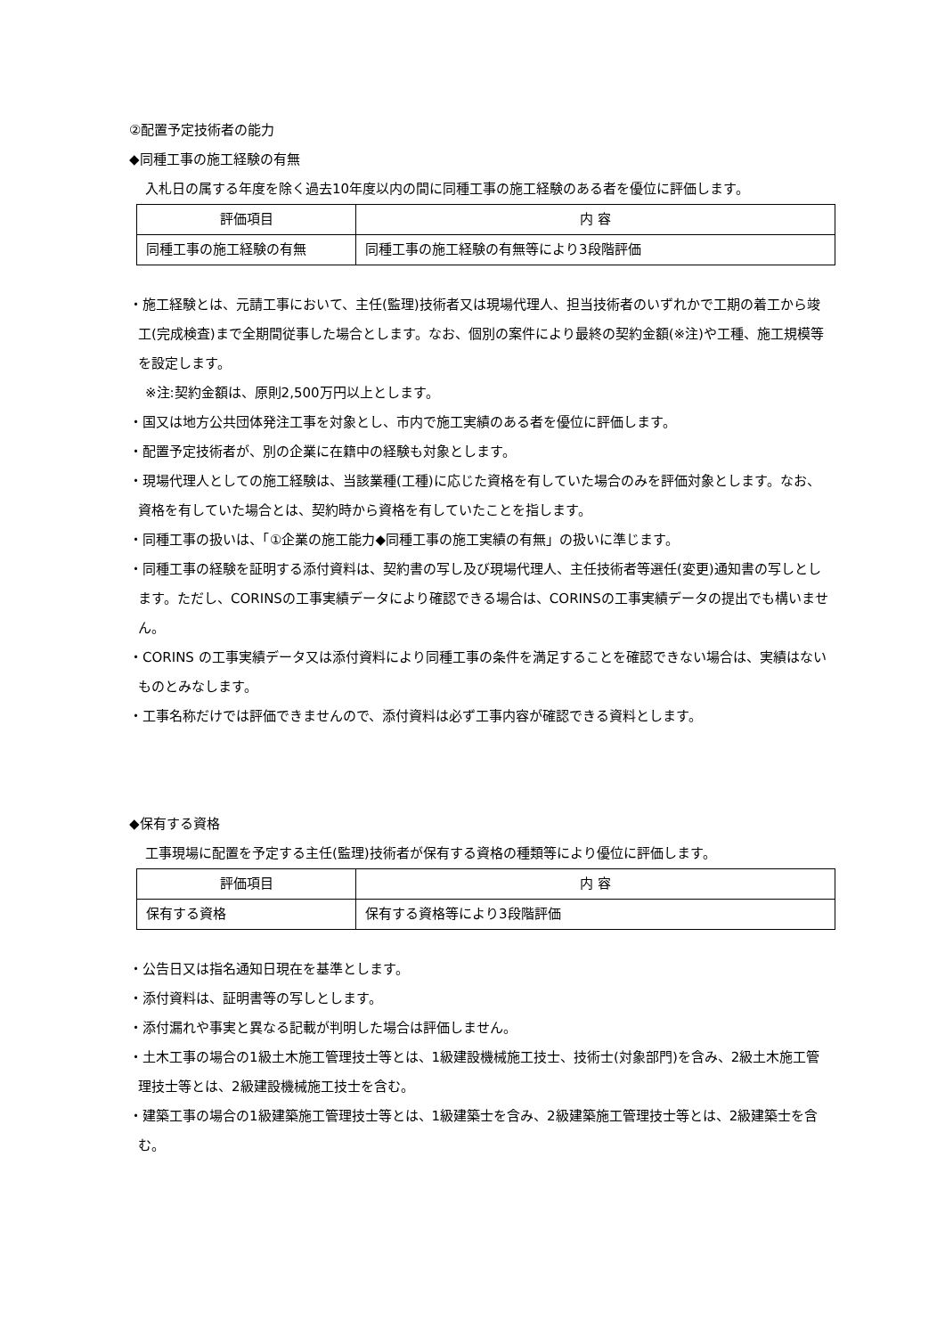②配置予定技術者の能力
◆同種工事の施工経験の有無
入札日の属する年度を除く過去10年度以内の間に同種工事の施工経験のある者を優位に評価します。
| 評価項目 | 内 容 |
| --- | --- |
| 同種工事の施工経験の有無 | 同種工事の施工経験の有無等により3段階評価 |
・施工経験とは、元請工事において、主任(監理)技術者又は現場代理人、担当技術者のいずれかで工期の着工から竣工(完成検査)まで全期間従事した場合とします。なお、個別の案件により最終の契約金額(※注)や工種、施工規模等を設定します。
※注:契約金額は、原則2,500万円以上とします。
・国又は地方公共団体発注工事を対象とし、市内で施工実績のある者を優位に評価します。
・配置予定技術者が、別の企業に在籍中の経験も対象とします。
・現場代理人としての施工経験は、当該業種(工種)に応じた資格を有していた場合のみを評価対象とします。なお、資格を有していた場合とは、契約時から資格を有していたことを指します。
・同種工事の扱いは、「①企業の施工能力◆同種工事の施工実績の有無」の扱いに準じます。
・同種工事の経験を証明する添付資料は、契約書の写し及び現場代理人、主任技術者等選任(変更)通知書の写しとします。ただし、CORINSの工事実績データにより確認できる場合は、CORINSの工事実績データの提出でも構いません。
・CORINS の工事実績データ又は添付資料により同種工事の条件を満足することを確認できない場合は、実績はないものとみなします。
・工事名称だけでは評価できませんので、添付資料は必ず工事内容が確認できる資料とします。
◆保有する資格
工事現場に配置を予定する主任(監理)技術者が保有する資格の種類等により優位に評価します。
| 評価項目 | 内 容 |
| --- | --- |
| 保有する資格 | 保有する資格等により3段階評価 |
・公告日又は指名通知日現在を基準とします。
・添付資料は、証明書等の写しとします。
・添付漏れや事実と異なる記載が判明した場合は評価しません。
・土木工事の場合の1級土木施工管理技士等とは、1級建設機械施工技士、技術士(対象部門)を含み、2級土木施工管理技士等とは、2級建設機械施工技士を含む。
・建築工事の場合の1級建築施工管理技士等とは、1級建築士を含み、2級建築施工管理技士等とは、2級建築士を含む。